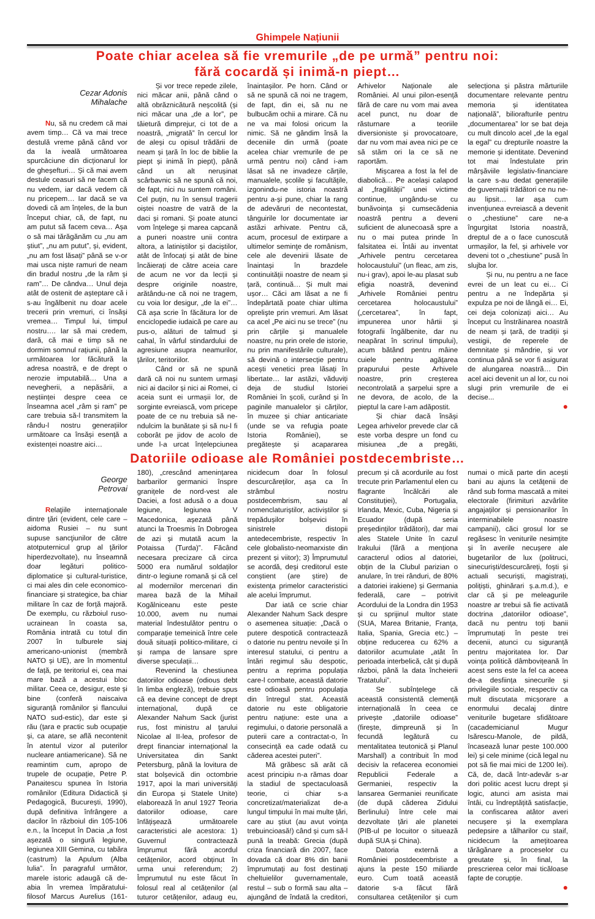Ghimpele Națiunii
Poate chiar acelea să fie vremurile „de pe urmă” pentru noi:
fără cocardă și inimă-n piept…
Cezar Adonis
Mihalache
Nu, să nu credem că mai avem timp… Că va mai trece destulă vreme până când vor da la iveală următoarea spurcăciune din dicționarul lor de gheșefturi… Și că mai avem destule ceasuri să ne facem că nu vedem, iar dacă vedem că nu pricepem… Iar dacă se va dovedi că am înțeles, de la bun început chiar, că, de fapt, nu am putut să facem ceva… Așa o să mai tărăgănăm cu „nu am știut”, „nu am putut”, și, evident, „nu am fost lăsați” până se v-or mai usca niște ramuri de neam din bradul nostru „de la râm și ram”… De cândva… Unul deja atât de ostenit de așteptare că i s-au îngălbenit nu doar acele trecerii prin vremuri, ci însăși vremea… Timpul lui, timpul nostru…. Iar să mai credem, dară, că mai e timp să ne dormim somnul rațiunii, până la următoarea lor făcătură la adresa noastră, e de drept o nerozie imputabilă… Una a nevegherii, a nepăsării, a neștiinței despre ceea ce înseamna acel „râm și ram” pe care trebuia să-l transmitem la rându-l nostru generațiilor următoare ca însăși esență a existenței noastre aici…
Și vor trece repede zilele, nici măcar anii, până când o altă obrăznicătură neșcolită (și nici măcar una „de a lor”, pe tăietură dimprejur, ci tot de a noastră, „migrată” în cercul lor de aleși cu opisul trădării de neam și țară în loc de biblie la piept și inimă în piept), până când un alt nerușinat scârbavnic să ne spună că noi, de fapt, nici nu suntem români. Cel puțin, nu în sensul tragerii oiștei noastre de vatră de la daci și romani. Și poate atunci vom înțelege și marea capcană a puneri noastre unii contra altora, a latiniștilor și daciștilor, atât de înfocați și atât de bine încăierați de către aceia care de acum ne vor da lecții și despre originile noastre, arătându-ne că noi ne tragem, cu voia lor desigur, „de la ei”… Că așa scrie în făcătura lor de enciclopedie iudaică pe care au pus-o, alături de talmud și cahal, în vârful stindardului de agresiune asupra neamurilor, țărilor, teritoriilor.
Când or să ne spună dară că noi nu suntem urmași nici ai dacilor și nici ai Romei, ci aceia sunt ei urmașii lor, de sorginte evreiască, vom pricepe poate de ce nu trebuia să ne-ndulcim la bunătate și să nu-l fi coborât pe jidov de acolo de unde l-a urcat înțelepciunea înaintașilor. Pe horn. Când or să ne spună că noi ne tragem, de fapt, din ei, să nu ne bulbucăm ochii a mirare. Că nu ne va mai folosi oricum la nimic. Să ne gândim însă la deceniile din urmă (poate acelea chiar vremurile de pe urmă pentru noi) când i-am lăsat să ne invadeze cărțile, manualele, școlile și facultățile, izgonindu-ne istoria noastră pentru a-și pune, chiar la rang de adevăruri de necontestat, tânguirile lor documentate iar astăzi arhivate. Pentru că, acum, procesul de extirpare a ultimelor seminţe de românism, cele ale devenirii lăsate de înaintași în brazdele continuității noastre de neam și țară, continuă… Și mult mai ușor… Căci am lăsat a ne fi îndepărtată poate chiar ultima oprelişte prin vremuri. Am lăsat ca acel „Pe aici nu se trece” (nu prin cărțile și manualele noastre, nu prin orele de istorie, nu prin manifestările culturale), să devină o intersecție pentru acești venetici prea lăsați în libertate… Iar astăzi, văduviți deja de studiul Istoriei României în școli, curând și în paginile manualelor și cărților, în muzee și chiar anticariate (unde se va refugia poate Istoria României), se pregătește și acapararea Arhivelor Naționale ale României. Al unui pilon-esență fără de care nu vom mai avea acel punct, nu doar de răsturnare a teoriile diversioniste și provocatoare, dar nu vom mai avea nici pe ce să stăm ori la ce să ne raportăm.
Mișcarea a fost la fel de diabolică… Pe același calapod al „fragilității” unei victime continue, ungându-se cu bunăvoința și cumsecădenia noastră pentru a deveni suficient de alunecoasă spre a nu o mai putea prinde în falsitatea ei. Întâi au inventat „Arhivele pentru cercetarea holocaustului” (un fleac, am zis, nu-i grav), apoi le-au plasat sub efigia noastră, devenind „Arhivele României pentru cercetarea holocaustului” („cercetarea”, în fapt, impunerea unor hârtii și fotografii îngălbenite, dar nu neapărat în scrinul timpului), acum bătând pentru mâine cuiele pentru agățarea prapurului peste Arhivele noastre, prin creșterea necontrolată a șarpelui spre a ne devora, de acolo, de la pieptul la care l-am adăpostit.
Și chiar dacă însăși Legea arhivelor prevede clar că este vorba despre un fond cu misiunea „de a pregăti, selecționa și păstra mărturiile documentare relevante pentru memoria și identitatea națională”, biliorafturile pentru „documentarea” lor se bat deja cu mult dincolo acel „de la egal la egal” cu drepturile noastre la memorie și identitate. Devenind tot mai îndestulate prin mârșăviile legislativ-financiare la care s-au dedat generațiile de guvernații trădători ce nu ne-au lipsit… Iar așa cum invențiunea evreiască a devenit o „chestiune” care ne-a îngurgitat Istoria noastră, dreptul de a o face cunoscută urmașilor, la fel, și arhivele vor deveni tot o „chestiune” pusă în slujba lor.
Și nu, nu pentru a ne face evrei de un leat cu ei… Ci pentru a ne îndepărta și expulza pe noi de lângă ei… Ei, cei deja colonizați aici… Au început cu înstrăinarea noastră de neam și țară, de tradiții și vestigii, de reperele de demnitate și mândrie, și vor continua până se vor fi asigurat de alungarea noastră… Din acel aici devenit un al lor, cu noi slugi prin vremurile de ei decise...
●
Datoriile odioase ale României postdecembriste…
George
Petrovai
Relaţiile internaţionale dintre ţări (evident, cele care – aidoma Rusiei – nu sunt supuse sancţiunilor de către atotputernicul grup al ţărilor hiperdezvoltate), nu înseamnă doar legături politico-diplomatice și cultural-turistice, ci mai ales din cele economico-financiare și strategice, ba chiar militare în caz de forță majoră. De exemplu, cu războiul ruso-ucrainean în coasta sa, România intrată cu totul din 2007 în tulburele siaj americano-unionist (membră NATO și UE), are în momentul de față, pe teritoriul ei, cea mai mare bază a acestui bloc militar. Ceea ce, desigur, este și bine (conferă naiscaiva siguranță românilor și flancului NATO sud-estic), dar este și rău (țara e practic sub ocupație și, ca atare, se află necontenit în atentul vizor al puterilor nucleare antiamericane). Să ne reamintim cum, apropo de trupele de ocupație, Petre P. Panaitescu spunea în Istoria românilor (Editura Didactică și Pedagogică, București, 1990), după definitiva înfrângere a dacilor în războiul din 105-106 e.n., la început în Dacia „a fost așezată o singură legiune, legiunea XIII Gemina, cu tabăra (castrum) la Apulum (Alba Iulia”. În paragraful următor, marele istoric adaugă că de-abia în vremea împăratului-filosof Marcus Aurelius (161-180), „crescând amenințarea barbarilor germanici înspre granițele de nord-vest ale Daciei, a fost adusă o a doua legiune, legiunea V Macedonica, așezată până atunci la Troesmis în Dobrogea de azi și mutată acum la Potaissa (Turda)”. Făcând necesara precizare că circa 5000 era numărul soldaților dintr-o legiune romană și că cel al modernilor mercenari din marea bază de la Mihail Kogălniceanu este peste 10.000, avem nu numai material îndestulător pentru o comparație temeinică între cele două situații politico-militare, ci și rampa de lansare spre diverse speculații…
Revenind la chestiunea datoriilor odioase (odious debt în limba engleză), trebuie spus că ea devine concept de drept internațional, după ce Alexander Nahum Sack (jurist rus, fost ministru al țarului Nicolae al II-lea, profesor de drept financiar internațional la Universitatea din Sankt Petersburg, până la lovitura de stat bolșevică din octombrie 1917, apoi la mari universități din Europa și Statele Unite) elaborează în anul 1927 Teoria datoriilor odioase, care înfățișează următoarele caracteristici ale acestora: 1) Guvernul contractează împrumut fără acordul cetățenilor, acord obținut în urma unui referendum; 2) Împrumutul nu este făcut în folosul real al cetățenilor (al tuturor cetățenilor, adaug eu, nicidecum doar în folosul descurcăreților, așa ca în strâmbul nostru postdecembrism, sau al nomenclaturiștilor, activiștilor și trepădușilor bolșevici în sinistrele distopii antedecembriste, respectiv în cele globalisto-neomarxiste din prezent și viitor); 3) Împrumutul se acordă, deși creditorul este conștient (are știre) de existența primelor caracteristici ale acelui împrumut.
Dar iată ce scrie chiar Alexander Nahum Sack despre o asemenea situație: „Dacă o putere despotică contractează o datorie nu pentru nevoile și în interesul statului, ci pentru a întări regimul său despotic, pentru a reprima populația care-l combate, această datorie este odioasă pentru populația din întregul stat. Această datorie nu este obligatorie pentru națiune: este una a regimului, o datorie personală a puterii care a contractat-o, în consecință ea cade odată cu căderea acestei puteri”.
Mă grăbesc să arăt că acest principiu n-a rămas doar la stadiul de spectaculoasă teorie, ci chiar s-a concretizat/materializat de-a lungul timpului în mai multe țări, care au știut (au avut voința trebuincioasă!) când și cum să-l pună la treabă: Grecia (după criza financiară din 2007, face dovada că doar 8% din banii împrumutați au fost destinați cheltuielilor guvernamentale, restul – sub o formă sau alta – ajungând de îndată la creditori, precum și că acordurile au fost trecute prin Parlamentul elen cu flagrante încălcări ale Constituției), Portugalia, Irlanda, Mexic, Cuba, Nigeria și Ecuador (după seria președinților trădători), dar mai ales Statele Unite în cazul Irakului (fără a menționa caracterul odios al datoriei, obțin de la Clubul parizian o anulare, în trei rânduri, de 80% a datoriei irakiene) și Germania federală, care – potrivit Acordului de la Londra din 1953 și cu sprijinul multor state (SUA, Marea Britanie, Franța, Italia, Spania, Grecia etc.) – obține reducerea cu 62% a datoriilor acumulate „atât în perioada interbelică, cât și după război, până la data încheierii Tratatului”.
Se subînțelege că această consistentă clemență internațională în ceea ce privește „datoriile odioase” (firește, dimpreună și în fecundă legătură cu mentalitatea teutonică și Planul Marshall) a contribuit în mod decisiv la refacerea economiei Republicii Federale a Germaniei, respectiv la lansarea Germaniei reunificate (de după căderea Zidului Berlinului) între cele mai dezvoltate țări ale planetei (PIB-ul pe locuitor o situează după SUA și China).
Datoria externă a României postdecembriste a ajuns la peste 150 miliarde euro. Cum toată această datorie s-a făcut fără consultarea cetățenilor și cum numai o mică parte din acești bani au ajuns la cetățenii de rând sub forma mascată a mitei electorale (firimituri azvârlite angajaților și pensionarilor în interminabilele noastre campanii), căci grosul lor se regăsesc în veniturile nesimțite și în averile necușere ale bugetarilor de lux (politruci, sinecuriști/descurcăreți, foști și actuali securiști, magistrați, polițiști, ghinărari ș.a.m.d.), e clar că și pe meleagurile noastre ar trebui să fie activată doctrina „datoriilor odioase”, dacă nu pentru toți banii împrumutați în peste trei decenii, atunci cu siguranță pentru majoritatea lor. Dar voința politică dâmbovițeană în acest sens este la fel ca aceea de-a desființa sinecurile și privilegiile sociale, respectiv ca mult discutata micșorare a enormului decalaj dintre veniturile bugetare sfidătoare (cacademicianul Mugur Isărescu-Manole, de pildă, încasează lunar peste 100.000 lei) și cele minime (cică legal nu pot să fie mai mici de 1200 lei). Că, de, dacă într-adevăr s-ar dori politic acest lucru drept și logic, atunci am asista mai întâi, cu îndreptățită satisfacție, la confiscarea atâtor averi necușere și la exemplara pedepsire a tâlharilor cu staif, nicidecum la amețitoarea tărăgănare a proceselor cu greutate și, în final, la prescrierea celor mai ticăloase fapte de corupție.
●